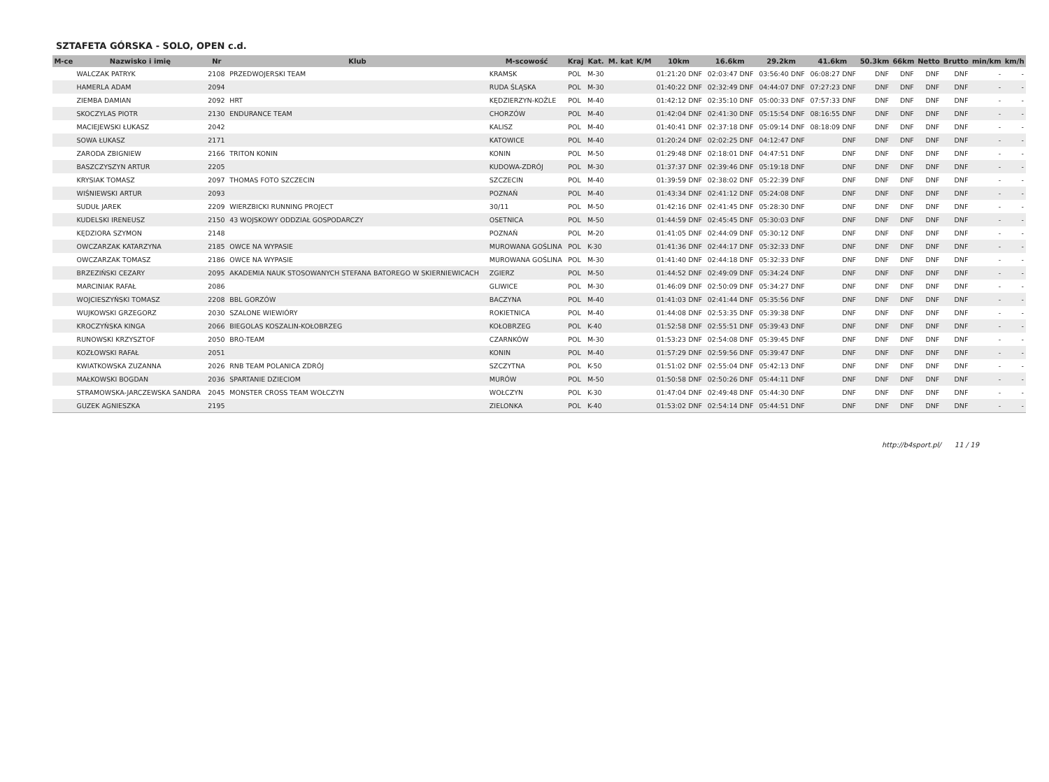SZTAFETA GÓRSKA - SOLO, OPEN c.d.
| M-ce | Nazwisko i imię | Nr | Klub | M-scowość | Kraj | Kat. | M. kat | K/M | 10km | 16.6km | 29.2km | 41.6km | 50.3km | 66km | Netto | Brutto | min/km | km/h |
| --- | --- | --- | --- | --- | --- | --- | --- | --- | --- | --- | --- | --- | --- | --- | --- | --- | --- | --- |
| | WALCZAK PATRYK | 2108 | PRZEDWOJERSKI TEAM | KRAMSK | POL | M-30 | | | 01:21:20 DNF | 02:03:47 DNF | 03:56:40 DNF | 06:08:27 DNF | DNF | DNF | DNF | DNF | - | - |
| | HAMERLA ADAM | 2094 | | RUDA ŚLĄSKA | POL | M-30 | | | 01:40:22 DNF | 02:32:49 DNF | 04:44:07 DNF | 07:27:23 DNF | DNF | DNF | DNF | DNF | - | - |
| | ZIEMBA DAMIAN | 2092 | HRT | KĘDZIERZYN-KOŹLE | POL | M-40 | | | 01:42:12 DNF | 02:35:10 DNF | 05:00:33 DNF | 07:57:33 DNF | DNF | DNF | DNF | DNF | - | - |
| | SKOCZYLAS PIOTR | 2130 | ENDURANCE TEAM | CHORZÓW | POL | M-40 | | | 01:42:04 DNF | 02:41:30 DNF | 05:15:54 DNF | 08:16:55 DNF | DNF | DNF | DNF | DNF | - | - |
| | MACIEJEWSKI ŁUKASZ | 2042 | | KALISZ | POL | M-40 | | | 01:40:41 DNF | 02:37:18 DNF | 05:09:14 DNF | 08:18:09 DNF | DNF | DNF | DNF | DNF | - | - |
| | SOWA ŁUKASZ | 2171 | | KATOWICE | POL | M-40 | | | 01:20:24 DNF | 02:02:25 DNF | 04:12:47 DNF | DNF | DNF | DNF | DNF | DNF | - | - |
| | ZARODA ZBIGNIEW | 2166 | TRITON KONIN | KONIN | POL | M-50 | | | 01:29:48 DNF | 02:18:01 DNF | 04:47:51 DNF | DNF | DNF | DNF | DNF | DNF | - | - |
| | BASZCZYSZYN ARTUR | 2205 | | KUDOWA-ZDRÓJ | POL | M-30 | | | 01:37:37 DNF | 02:39:46 DNF | 05:19:18 DNF | DNF | DNF | DNF | DNF | DNF | - | - |
| | KRYSIAK TOMASZ | 2097 | THOMAS FOTO SZCZECIN | SZCZECIN | POL | M-40 | | | 01:39:59 DNF | 02:38:02 DNF | 05:22:39 DNF | DNF | DNF | DNF | DNF | DNF | - | - |
| | WIŚNIEWSKI ARTUR | 2093 | | POZNAŃ | POL | M-40 | | | 01:43:34 DNF | 02:41:12 DNF | 05:24:08 DNF | DNF | DNF | DNF | DNF | DNF | - | - |
| | SUDUŁ JAREK | 2209 | WIERZBICKI RUNNING PROJECT | 30/11 | POL | M-50 | | | 01:42:16 DNF | 02:41:45 DNF | 05:28:30 DNF | DNF | DNF | DNF | DNF | DNF | - | - |
| | KUDELSKI IRENEUSZ | 2150 | 43 WOJSKOWY ODDZIAŁ GOSPODARCZY | OSETNICA | POL | M-50 | | | 01:44:59 DNF | 02:45:45 DNF | 05:30:03 DNF | DNF | DNF | DNF | DNF | DNF | - | - |
| | KĘDZIORA SZYMON | 2148 | | POZNAŃ | POL | M-20 | | | 01:41:05 DNF | 02:44:09 DNF | 05:30:12 DNF | DNF | DNF | DNF | DNF | DNF | - | - |
| | OWCZARZAK KATARZYNA | 2185 | OWCE NA WYPASIE | MUROWANA GOŚLINA | POL | K-30 | | | 01:41:36 DNF | 02:44:17 DNF | 05:32:33 DNF | DNF | DNF | DNF | DNF | DNF | - | - |
| | OWCZARZAK TOMASZ | 2186 | OWCE NA WYPASIE | MUROWANA GOŚLINA | POL | M-30 | | | 01:41:40 DNF | 02:44:18 DNF | 05:32:33 DNF | DNF | DNF | DNF | DNF | DNF | - | - |
| | BRZEZIŃSKI CEZARY | 2095 | AKADEMIA NAUK STOSOWANYCH STEFANA BATOREGO W SKIERNIEWICACH | ZGIERZ | POL | M-50 | | | 01:44:52 DNF | 02:49:09 DNF | 05:34:24 DNF | DNF | DNF | DNF | DNF | DNF | - | - |
| | MARCINIAK RAFAŁ | 2086 | | GLIWICE | POL | M-30 | | | 01:46:09 DNF | 02:50:09 DNF | 05:34:27 DNF | DNF | DNF | DNF | DNF | DNF | - | - |
| | WOJCIESZYŃSKI TOMASZ | 2208 | BBL GORZÓW | BACZYNA | POL | M-40 | | | 01:41:03 DNF | 02:41:44 DNF | 05:35:56 DNF | DNF | DNF | DNF | DNF | DNF | - | - |
| | WUJKOWSKI GRZEGORZ | 2030 | SZALONE WIEWIÓRY | ROKIETNICA | POL | M-40 | | | 01:44:08 DNF | 02:53:35 DNF | 05:39:38 DNF | DNF | DNF | DNF | DNF | DNF | - | - |
| | KROCZYŃSKA KINGA | 2066 | BIEGOLAS KOSZALIN-KOŁOBRZEG | KOŁOBRZEG | POL | K-40 | | | 01:52:58 DNF | 02:55:51 DNF | 05:39:43 DNF | DNF | DNF | DNF | DNF | DNF | - | - |
| | RUNOWSKI KRZYSZTOF | 2050 | BRO-TEAM | CZARNKÓW | POL | M-30 | | | 01:53:23 DNF | 02:54:08 DNF | 05:39:45 DNF | DNF | DNF | DNF | DNF | DNF | - | - |
| | KOZŁOWSKI RAFAŁ | 2051 | | KONIN | POL | M-40 | | | 01:57:29 DNF | 02:59:56 DNF | 05:39:47 DNF | DNF | DNF | DNF | DNF | DNF | - | - |
| | KWIATKOWSKA ZUZANNA | 2026 | RNB TEAM POLANICA ZDRÓJ | SZCZYTNA | POL | K-50 | | | 01:51:02 DNF | 02:55:04 DNF | 05:42:13 DNF | DNF | DNF | DNF | DNF | DNF | - | - |
| | MAŁKOWSKI BOGDAN | 2036 | SPARTANIE DZIECIOM | MURÓW | POL | M-50 | | | 01:50:58 DNF | 02:50:26 DNF | 05:44:11 DNF | DNF | DNF | DNF | DNF | DNF | - | - |
| | STRAMOWSKA-JARCZEWSKA SANDRA | 2045 | MONSTER CROSS TEAM WOŁCZYN | WOŁCZYN | POL | K-30 | | | 01:47:04 DNF | 02:49:48 DNF | 05:44:30 DNF | DNF | DNF | DNF | DNF | DNF | - | - |
| | GUZEK AGNIESZKA | 2195 | | ZIELONKA | POL | K-40 | | | 01:53:02 DNF | 02:54:14 DNF | 05:44:51 DNF | DNF | DNF | DNF | DNF | DNF | - | - |
http://b4sport.pl/ 11 / 19